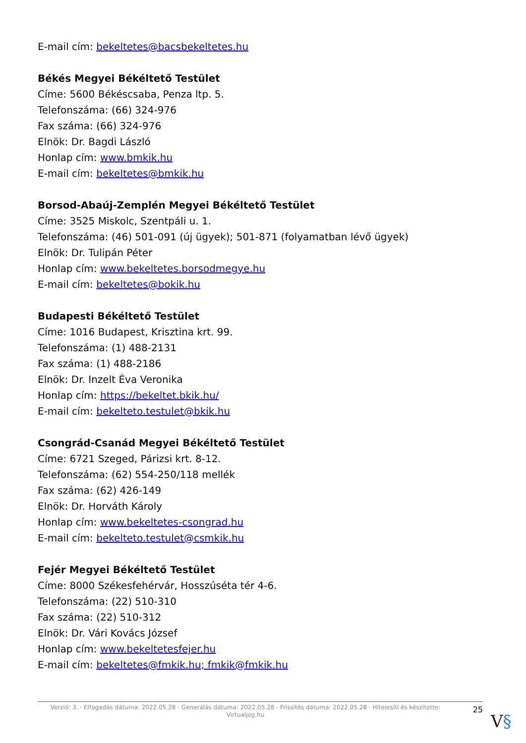E-mail cím: bekeltetes@bacsbekeltetes.hu
Békés Megyei Békéltető Testület
Címe: 5600 Békéscsaba, Penza ltp. 5.
Telefonszáma: (66) 324-976
Fax száma: (66) 324-976
Elnök: Dr. Bagdi László
Honlap cím: www.bmkik.hu
E-mail cím: bekeltetes@bmkik.hu
Borsod-Abaúj-Zemplén Megyei Békéltető Testület
Címe: 3525 Miskolc, Szentpáli u. 1.
Telefonszáma: (46) 501-091 (új ügyek); 501-871 (folyamatban lévő ügyek)
Elnök: Dr. Tulipán Péter
Honlap cím: www.bekeltetes.borsodmegye.hu
E-mail cím: bekeltetes@bokik.hu
Budapesti Békéltető Testület
Címe: 1016 Budapest, Krisztina krt. 99.
Telefonszáma: (1) 488-2131
Fax száma: (1) 488-2186
Elnök: Dr. Inzelt Éva Veronika
Honlap cím: https://bekeltet.bkik.hu/
E-mail cím: bekelteto.testulet@bkik.hu
Csongrád-Csanád Megyei Békéltető Testület
Címe: 6721 Szeged, Párizsi krt. 8-12.
Telefonszáma: (62) 554-250/118 mellék
Fax száma: (62) 426-149
Elnök: Dr. Horváth Károly
Honlap cím: www.bekeltetes-csongrad.hu
E-mail cím: bekelteto.testulet@csmkik.hu
Fejér Megyei Békéltető Testület
Címe: 8000 Székesfehérvár, Hosszúséta tér 4-6.
Telefonszáma: (22) 510-310
Fax száma: (22) 510-312
Elnök: Dr. Vári Kovács József
Honlap cím: www.bekeltetesfejer.hu
E-mail cím: bekeltetes@fmkik.hu; fmkik@fmkik.hu
Verzió: 3. · Elfogadás dátuma: 2022.05.28 · Generálás dátuma: 2022.05.28 · Frissítés dátuma: 2022.05.28 · Hitelesíti és készítette: Virtualjog.hu
25
V§